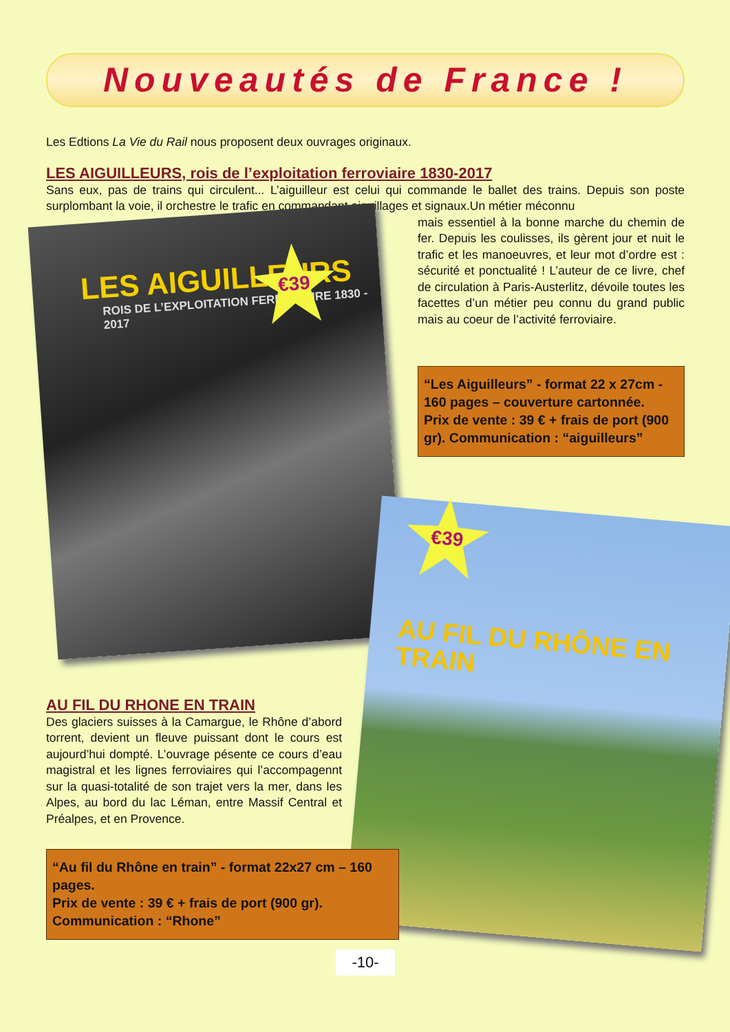Nouveautés de France !
Les Edtions La Vie du Rail nous proposent deux ouvrages originaux.
LES AIGUILLEURS, rois de l’exploitation ferroviaire 1830-2017
Sans eux, pas de trains qui circulent... L’aiguilleur est celui qui commande le ballet des trains. Depuis son poste surplombant la voie, il orchestre le trafic en commandant aiguillages et signaux.Un métier méconnu
LES AIGUILLEURS
ROIS DE L’EXPLOITATION FERROVIAIRE 1830 - 2017
€39
mais essentiel à la bonne marche du chemin de fer. Depuis les coulisses, ils gèrent jour et nuit le trafic et les manoeuvres, et leur mot d’ordre est : sécurité et ponctualité ! L’auteur de ce livre, chef de circulation à Paris-Austerlitz, dévoile toutes les facettes d’un métier peu connu du grand public mais au coeur de l’activité ferroviaire.
“Les Aiguilleurs” - format 22 x 27cm - 160 pages – couverture cartonnée.
Prix de vente : 39 € + frais de port (900 gr). Communication : “aiguilleurs”
AU FIL DU RHONE EN TRAIN
Des glaciers suisses à la Camargue, le Rhône d’abord torrent, devient un fleuve puissant dont le cours est aujourd’hui dompté. L’ouvrage pésente ce cours d’eau magistral et les lignes ferroviaires qui l’accompagennt sur la quasi-totalité de son trajet vers la mer, dans les Alpes, au bord du lac Léman, entre Massif Central et Préalpes, et en Provence.
“Au fil du Rhône en train” - format 22x27 cm – 160 pages.
Prix de vente : 39 € + frais de port (900 gr).
Communication : “Rhone”
€39
AU FIL DU RHÔNE EN TRAIN
-10-